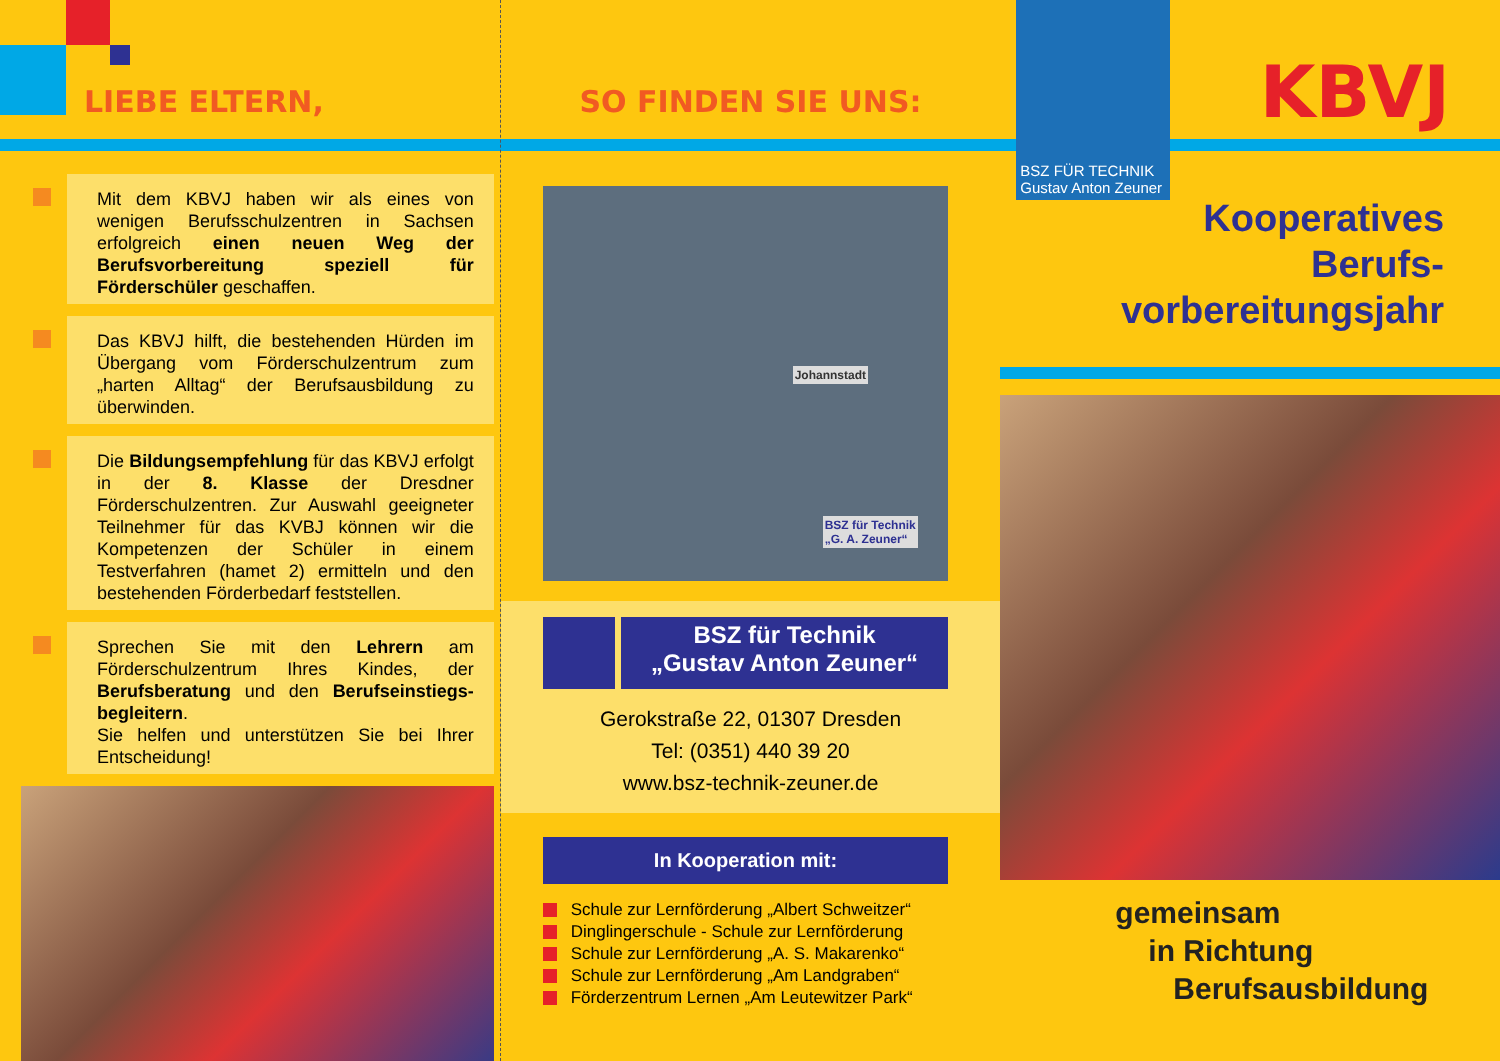LIEBE ELTERN,
Mit dem KBVJ haben wir als eines von wenigen Berufsschulzentren in Sachsen erfolgreich einen neuen Weg der Berufsvorbereitung speziell für Förderschüler geschaffen.
Das KBVJ hilft, die bestehenden Hürden im Übergang vom Förderschulzentrum zum „harten Alltag“ der Berufsausbildung zu überwinden.
Die Bildungsempfehlung für das KBVJ erfolgt in der 8. Klasse der Dresdner Förderschulzentren. Zur Auswahl geeigneter Teilnehmer für das KVBJ können wir die Kompetenzen der Schüler in einem Testverfahren (hamet 2) ermitteln und den bestehenden Förderbedarf feststellen.
Sprechen Sie mit den Lehrern am Förderschulzentrum Ihres Kindes, der Berufsberatung und den Berufseinstiegs-begleitern.
Sie helfen und unterstützen Sie bei Ihrer Entscheidung!
SO FINDEN SIE UNS:
Johannstadt
BSZ für Technik
„G. A. Zeuner“
BSZ für Technik
„Gustav Anton Zeuner“
Gerokstraße 22, 01307 Dresden
Tel: (0351) 440 39 20
www.bsz-technik-zeuner.de
In Kooperation mit:
Schule zur Lernförderung „Albert Schweitzer“
Dinglingerschule - Schule zur Lernförderung
Schule zur Lernförderung „A. S. Makarenko“
Schule zur Lernförderung „Am Landgraben“
Förderzentrum Lernen „Am Leutewitzer Park“
BSZ FÜR TECHNIK
Gustav Anton Zeuner
KBVJ
Kooperatives
Berufs-
vorbereitungsjahr
gemeinsam
in Richtung
Berufsausbildung